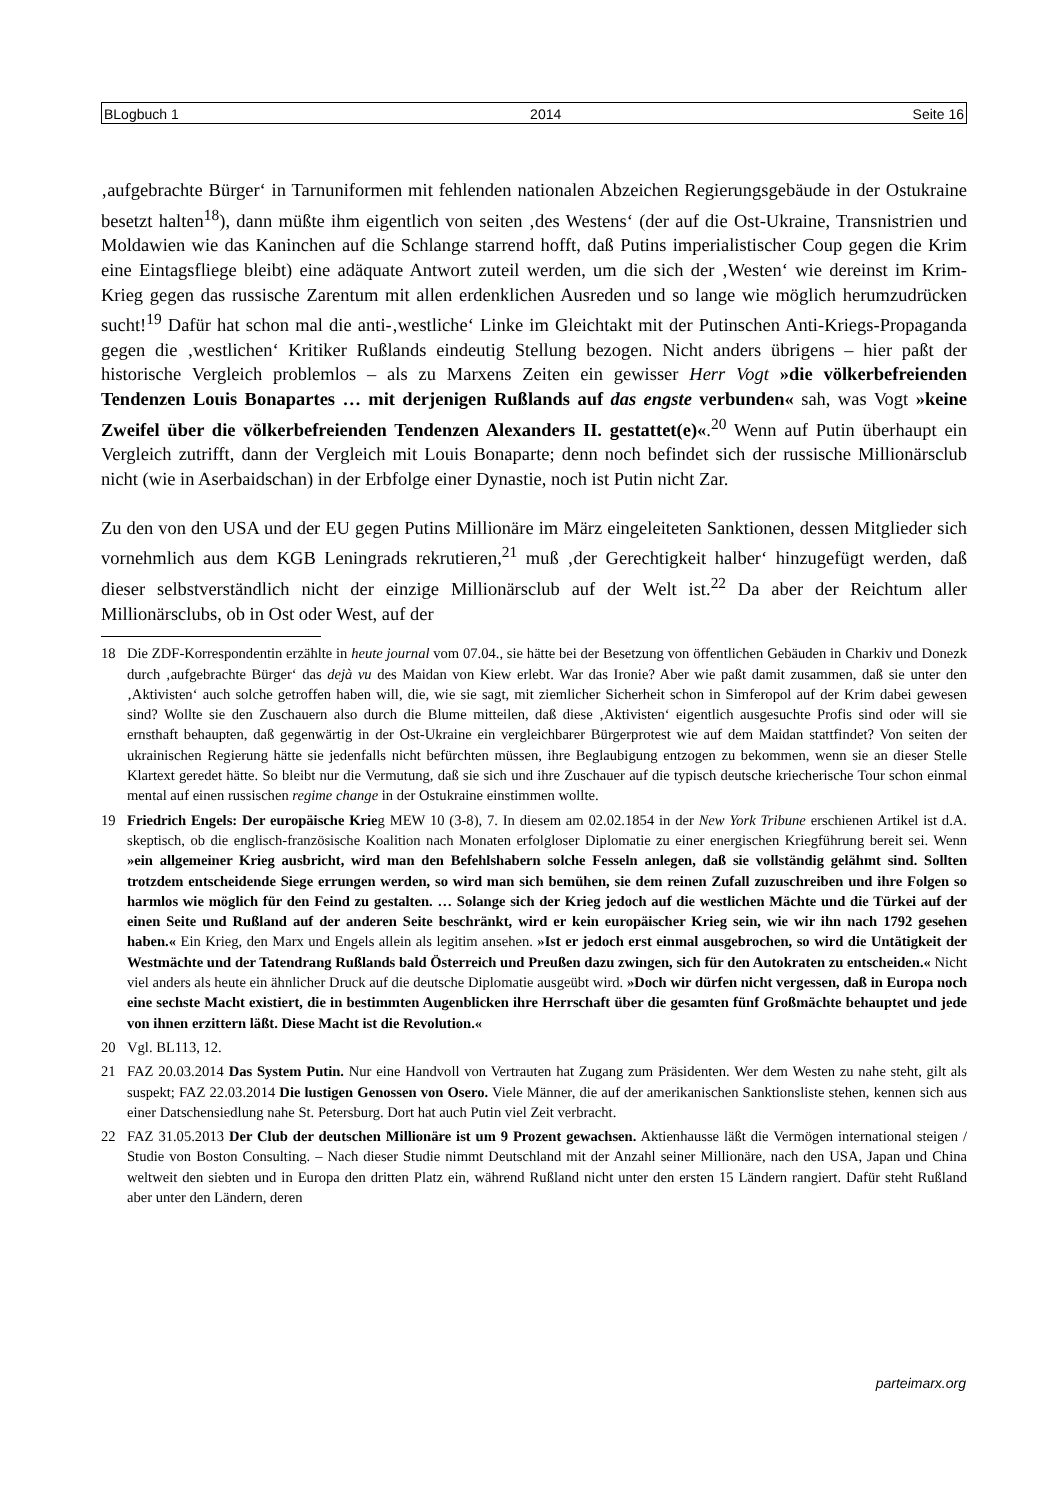BLogbuch 1 2014 Seite 16
‚aufgebrachte Bürger‘ in Tarnuniformen mit fehlenden nationalen Abzeichen Regierungsgebäude in der Ostukraine besetzt halten<sup>18</sup>), dann müßte ihm eigentlich von seiten ‚des Westens‘ (der auf die Ost-Ukraine, Transnistrien und Moldawien wie das Kaninchen auf die Schlange starrend hofft, daß Putins imperialistischer Coup gegen die Krim eine Eintagsfliege bleibt) eine adäquate Antwort zuteil werden, um die sich der ‚Westen‘ wie dereinst im Krim-Krieg gegen das russische Zarentum mit allen erdenklichen Ausreden und so lange wie möglich herumzudrücken sucht!<sup>19</sup> Dafür hat schon mal die anti-‚westliche‘ Linke im Gleichtakt mit der Putinschen Anti-Kriegs-Propaganda gegen die ‚westlichen‘ Kritiker Rußlands eindeutig Stellung bezogen. Nicht anders übrigens – hier paßt der historische Vergleich problemlos – als zu Marxens Zeiten ein gewisser Herr Vogt »die völkerbefreienden Tendenzen Louis Bonapartes … mit derjenigen Rußlands auf das engste verbunden« sah, was Vogt »keine Zweifel über die völkerbefreienden Tendenzen Alexanders II. gestattet(e)«.<sup>20</sup> Wenn auf Putin überhaupt ein Vergleich zutrifft, dann der Vergleich mit Louis Bonaparte; denn noch befindet sich der russische Millionärsclub nicht (wie in Aserbaidschan) in der Erbfolge einer Dynastie, noch ist Putin nicht Zar.
Zu den von den USA und der EU gegen Putins Millionäre im März eingeleiteten Sanktionen, dessen Mitglieder sich vornehmlich aus dem KGB Leningrads rekrutieren,<sup>21</sup> muß ‚der Gerechtigkeit halber‘ hinzugefügt werden, daß dieser selbstverständlich nicht der einzige Millionärsclub auf der Welt ist.<sup>22</sup> Da aber der Reichtum aller Millionärsclubs, ob in Ost oder West, auf der
18 Die ZDF-Korrespondentin erzählte in heute journal vom 07.04., sie hätte bei der Besetzung von öffentlichen Gebäuden in Charkiv und Donezk durch ‚aufgebrachte Bürger‘ das dejà vu des Maidan von Kiew erlebt. War das Ironie? Aber wie paßt damit zusammen, daß sie unter den ‚Aktivisten‘ auch solche getroffen haben will, die, wie sie sagt, mit ziemlicher Sicherheit schon in Simferopol auf der Krim dabei gewesen sind? Wollte sie den Zuschauern also durch die Blume mitteilen, daß diese ‚Aktivisten‘ eigentlich ausgesuchte Profis sind oder will sie ernsthaft behaupten, daß gegenwärtig in der Ost-Ukraine ein vergleichbarer Bürgerprotest wie auf dem Maidan stattfindet? Von seiten der ukrainischen Regierung hätte sie jedenfalls nicht befürchten müssen, ihre Beglaubigung entzogen zu bekommen, wenn sie an dieser Stelle Klartext geredet hätte. So bleibt nur die Vermutung, daß sie sich und ihre Zuschauer auf die typisch deutsche kriecherische Tour schon einmal mental auf einen russischen regime change in der Ostukraine einstimmen wollte.
19 Friedrich Engels: Der europäische Krieg MEW 10 (3-8), 7. In diesem am 02.02.1854 in der New York Tribune erschienen Artikel ist d.A. skeptisch, ob die englisch-französische Koalition nach Monaten erfolgloser Diplomatie zu einer energischen Kriegführung bereit sei. Wenn »ein allgemeiner Krieg ausbricht, wird man den Befehlshabern solche Fesseln anlegen, daß sie vollständig gelähmt sind. Sollten trotzdem entscheidende Siege errungen werden, so wird man sich bemühen, sie dem reinen Zufall zuzuschreiben und ihre Folgen so harmlos wie möglich für den Feind zu gestalten. … Solange sich der Krieg jedoch auf die westlichen Mächte und die Türkei auf der einen Seite und Rußland auf der anderen Seite beschränkt, wird er kein europäischer Krieg sein, wie wir ihn nach 1792 gesehen haben.« Ein Krieg, den Marx und Engels allein als legitim ansehen. »Ist er jedoch erst einmal ausgebrochen, so wird die Untätigkeit der Westmächte und der Tatendrang Rußlands bald Österreich und Preußen dazu zwingen, sich für den Autokraten zu entscheiden.« Nicht viel anders als heute ein ähnlicher Druck auf die deutsche Diplomatie ausgeübt wird. »Doch wir dürfen nicht vergessen, daß in Europa noch eine sechste Macht existiert, die in bestimmten Augenblicken ihre Herrschaft über die gesamten fünf Großmächte behauptet und jede von ihnen erzittern läßt. Diese Macht ist die Revolution.«
20 Vgl. BL113, 12.
21 FAZ 20.03.2014 Das System Putin. Nur eine Handvoll von Vertrauten hat Zugang zum Präsidenten. Wer dem Westen zu nahe steht, gilt als suspekt; FAZ 22.03.2014 Die lustigen Genossen von Osero. Viele Männer, die auf der amerikanischen Sanktionsliste stehen, kennen sich aus einer Datschensiedlung nahe St. Petersburg. Dort hat auch Putin viel Zeit verbracht.
22 FAZ 31.05.2013 Der Club der deutschen Millionäre ist um 9 Prozent gewachsen. Aktienhausse läßt die Vermögen international steigen / Studie von Boston Consulting. – Nach dieser Studie nimmt Deutschland mit der Anzahl seiner Millionäre, nach den USA, Japan und China weltweit den siebten und in Europa den dritten Platz ein, während Rußland nicht unter den ersten 15 Ländern rangiert. Dafür steht Rußland aber unter den Ländern, deren
parteimarx.org